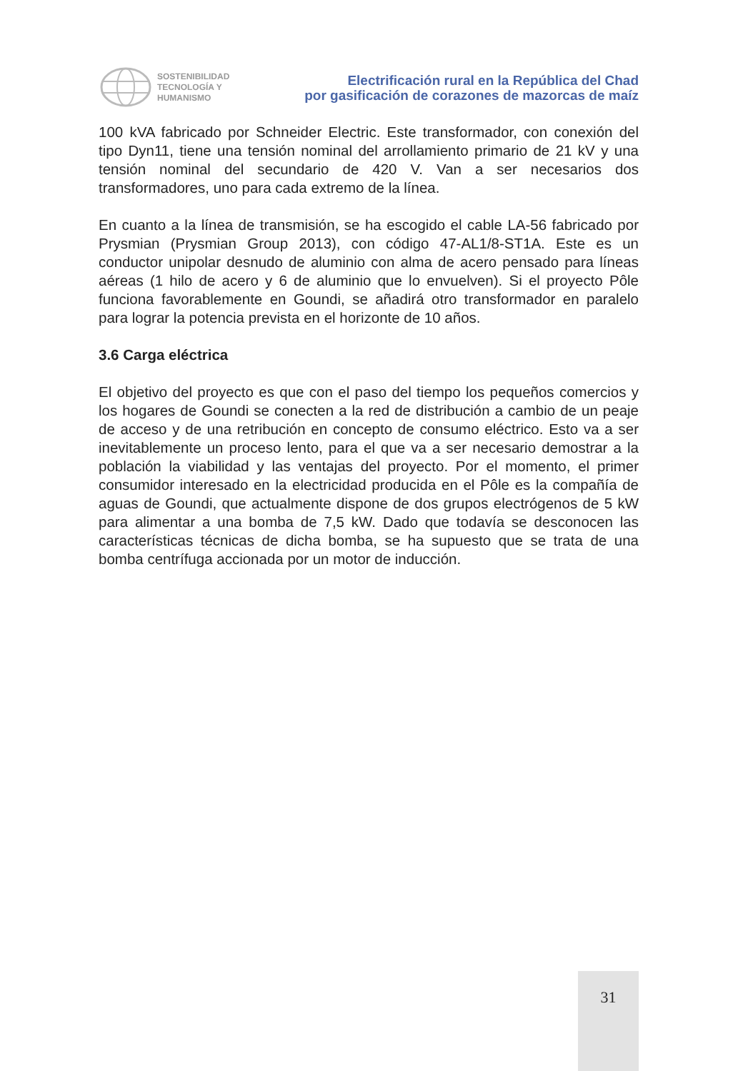SOSTENIBILIDAD
TECNOLOGÍA Y
HUMANISMO
Electrificación rural en la República del Chad
por gasificación de corazones de mazorcas de maíz
100 kVA fabricado por Schneider Electric. Este transformador, con conexión del tipo Dyn11, tiene una tensión nominal del arrollamiento primario de 21 kV y una tensión nominal del secundario de 420 V. Van a ser necesarios dos transformadores, uno para cada extremo de la línea.
En cuanto a la línea de transmisión, se ha escogido el cable LA-56 fabricado por Prysmian (Prysmian Group 2013), con código 47-AL1/8-ST1A. Este es un conductor unipolar desnudo de aluminio con alma de acero pensado para líneas aéreas (1 hilo de acero y 6 de aluminio que lo envuelven). Si el proyecto Pôle funciona favorablemente en Goundi, se añadirá otro transformador en paralelo para lograr la potencia prevista en el horizonte de 10 años.
3.6 Carga eléctrica
El objetivo del proyecto es que con el paso del tiempo los pequeños comercios y los hogares de Goundi se conecten a la red de distribución a cambio de un peaje de acceso y de una retribución en concepto de consumo eléctrico. Esto va a ser inevitablemente un proceso lento, para el que va a ser necesario demostrar a la población la viabilidad y las ventajas del proyecto. Por el momento, el primer consumidor interesado en la electricidad producida en el Pôle es la compañía de aguas de Goundi, que actualmente dispone de dos grupos electrógenos de 5 kW para alimentar a una bomba de 7,5 kW. Dado que todavía se desconocen las características técnicas de dicha bomba, se ha supuesto que se trata de una bomba centrífuga accionada por un motor de inducción.
31